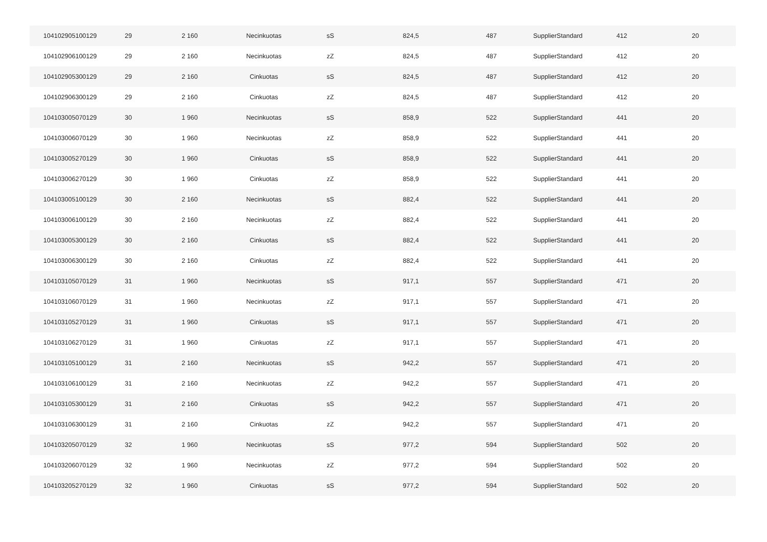| 104102905100129 | 29 | 2 160 | Necinkuotas | sS | 824,5 | 487 | SupplierStandard | 412 | 20 |
| 104102906100129 | 29 | 2 160 | Necinkuotas | zZ | 824,5 | 487 | SupplierStandard | 412 | 20 |
| 104102905300129 | 29 | 2 160 | Cinkuotas | sS | 824,5 | 487 | SupplierStandard | 412 | 20 |
| 104102906300129 | 29 | 2 160 | Cinkuotas | zZ | 824,5 | 487 | SupplierStandard | 412 | 20 |
| 104103005070129 | 30 | 1 960 | Necinkuotas | sS | 858,9 | 522 | SupplierStandard | 441 | 20 |
| 104103006070129 | 30 | 1 960 | Necinkuotas | zZ | 858,9 | 522 | SupplierStandard | 441 | 20 |
| 104103005270129 | 30 | 1 960 | Cinkuotas | sS | 858,9 | 522 | SupplierStandard | 441 | 20 |
| 104103006270129 | 30 | 1 960 | Cinkuotas | zZ | 858,9 | 522 | SupplierStandard | 441 | 20 |
| 104103005100129 | 30 | 2 160 | Necinkuotas | sS | 882,4 | 522 | SupplierStandard | 441 | 20 |
| 104103006100129 | 30 | 2 160 | Necinkuotas | zZ | 882,4 | 522 | SupplierStandard | 441 | 20 |
| 104103005300129 | 30 | 2 160 | Cinkuotas | sS | 882,4 | 522 | SupplierStandard | 441 | 20 |
| 104103006300129 | 30 | 2 160 | Cinkuotas | zZ | 882,4 | 522 | SupplierStandard | 441 | 20 |
| 104103105070129 | 31 | 1 960 | Necinkuotas | sS | 917,1 | 557 | SupplierStandard | 471 | 20 |
| 104103106070129 | 31 | 1 960 | Necinkuotas | zZ | 917,1 | 557 | SupplierStandard | 471 | 20 |
| 104103105270129 | 31 | 1 960 | Cinkuotas | sS | 917,1 | 557 | SupplierStandard | 471 | 20 |
| 104103106270129 | 31 | 1 960 | Cinkuotas | zZ | 917,1 | 557 | SupplierStandard | 471 | 20 |
| 104103105100129 | 31 | 2 160 | Necinkuotas | sS | 942,2 | 557 | SupplierStandard | 471 | 20 |
| 104103106100129 | 31 | 2 160 | Necinkuotas | zZ | 942,2 | 557 | SupplierStandard | 471 | 20 |
| 104103105300129 | 31 | 2 160 | Cinkuotas | sS | 942,2 | 557 | SupplierStandard | 471 | 20 |
| 104103106300129 | 31 | 2 160 | Cinkuotas | zZ | 942,2 | 557 | SupplierStandard | 471 | 20 |
| 104103205070129 | 32 | 1 960 | Necinkuotas | sS | 977,2 | 594 | SupplierStandard | 502 | 20 |
| 104103206070129 | 32 | 1 960 | Necinkuotas | zZ | 977,2 | 594 | SupplierStandard | 502 | 20 |
| 104103205270129 | 32 | 1 960 | Cinkuotas | sS | 977,2 | 594 | SupplierStandard | 502 | 20 |